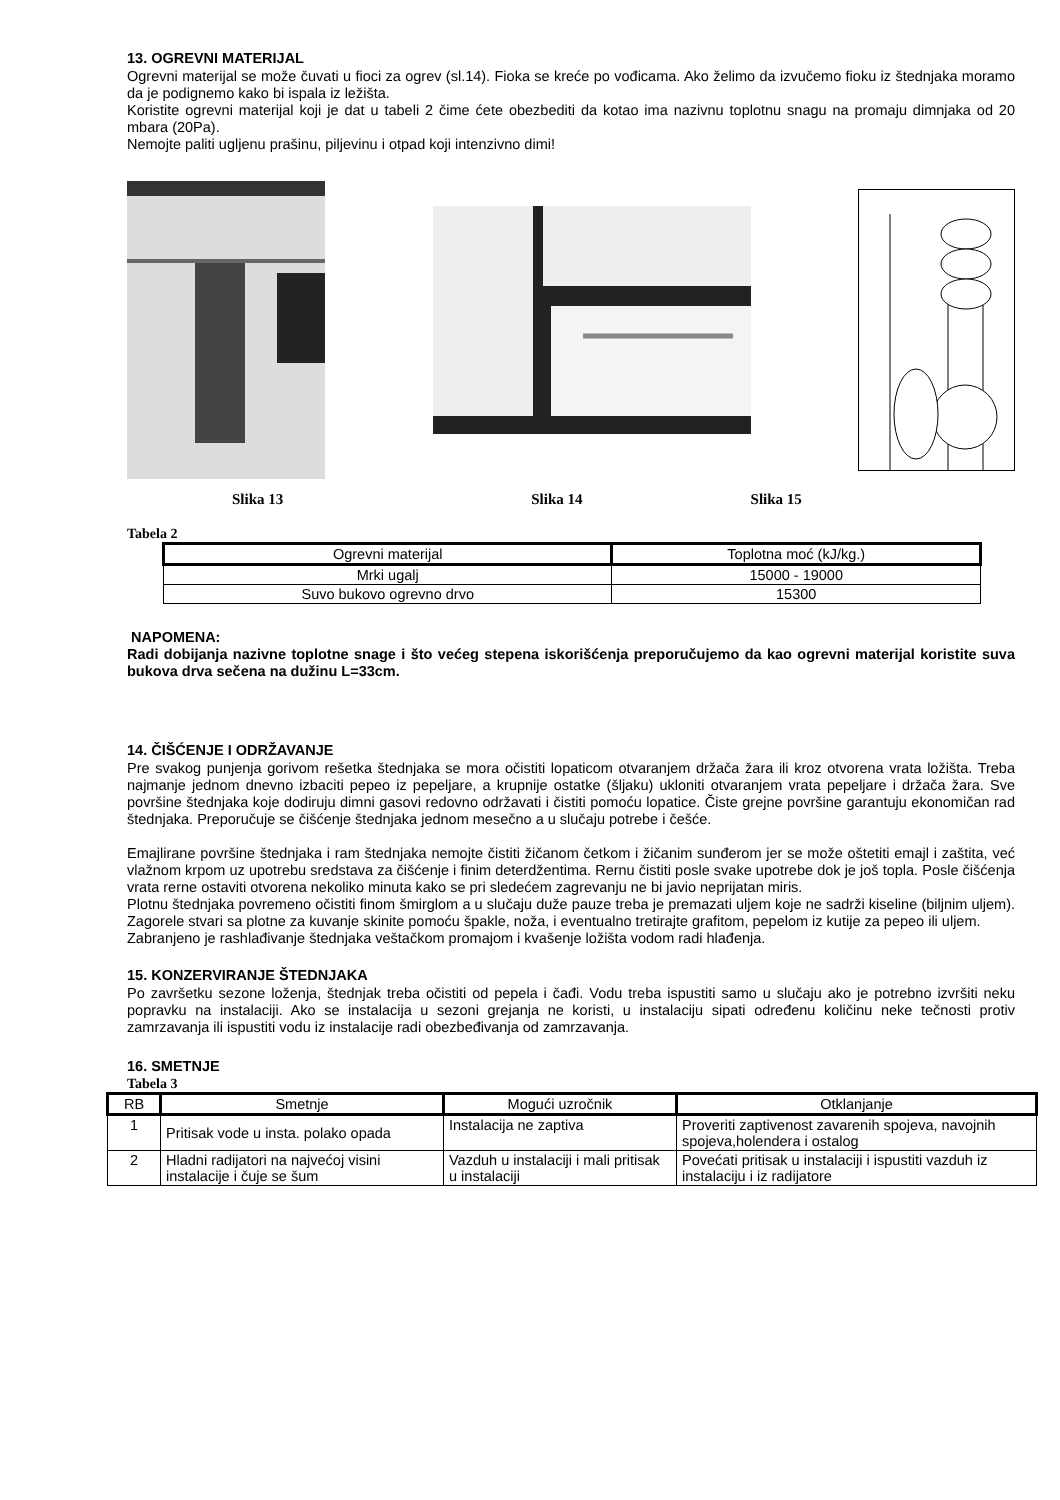13. OGREVNI MATERIJAL
Ogrevni materijal se može čuvati u fioci za ogrev (sl.14). Fioka se kreće po vođicama. Ako želimo da izvučemo fioku iz štednjaka moramo da je podignemo kako bi ispala iz ležišta.
Koristite ogrevni materijal koji je dat u tabeli 2 čime ćete obezbediti da kotao ima nazivnu toplotnu snagu na promaju dimnjaka od 20 mbara (20Pa).
Nemojte paliti ugljenu prašinu, piljevinu i otpad koji intenzivno dimi!
Slika 13 Slika 14 Slika 15
Tabela 2
| Ogrevni materijal | Toplotna moć (kJ/kg.) |
| --- | --- |
| Mrki ugalj | 15000 - 19000 |
| Suvo bukovo ogrevno drvo | 15300 |
NAPOMENA:
Radi dobijanja nazivne toplotne snage i što većeg stepena iskorišćenja preporučujemo da kao ogrevni materijal koristite suva bukova drva sečena na dužinu L=33cm.
14. ČIŠĆENJE I ODRŽAVANJE
Pre svakog punjenja gorivom rešetka štednjaka se mora očistiti lopaticom otvaranjem držača žara ili kroz otvorena vrata ložišta. Treba najmanje jednom dnevno izbaciti pepeo iz pepeljare, a krupnije ostatke (šljaku) ukloniti otvaranjem vrata pepeljare i držača žara. Sve površine štednjaka koje dodiruju dimni gasovi redovno održavati i čistiti pomoću lopatice. Čiste grejne površine garantuju ekonomičan rad štednjaka. Preporučuje se čišćenje štednjaka jednom mesečno a u slučaju potrebe i češće.
Emajlirane površine štednjaka i ram štednjaka nemojte čistiti žičanom četkom i žičanim sunđerom jer se može oštetiti emajl i zaštita, već vlažnom krpom uz upotrebu sredstava za čišćenje i finim deterdžentima. Rernu čistiti posle svake upotrebe dok je još topla. Posle čišćenja vrata rerne ostaviti otvorena nekoliko minuta kako se pri sledećem zagrevanju ne bi javio neprijatan miris.
Plotnu štednjaka povremeno očistiti finom šmirglom a u slučaju duže pauze treba je premazati uljem koje ne sadrži kiseline (biljnim uljem). Zagorele stvari sa plotne za kuvanje skinite pomoću špakle, noža, i eventualno tretirajte grafitom, pepelom iz kutije za pepeo ili uljem.
Zabranjeno je rashlađivanje štednjaka veštačkom promajom i kvašenje ložišta vodom radi hlađenja.
15. KONZERVIRANJE ŠTEDNJAKA
Po završetku sezone loženja, štednjak treba očistiti od pepela i čađi. Vodu treba ispustiti samo u slučaju ako je potrebno izvršiti neku popravku na instalaciji. Ako se instalacija u sezoni grejanja ne koristi, u instalaciju sipati određenu količinu neke tečnosti protiv zamrzavanja ili ispustiti vodu iz instalacije radi obezbeđivanja od zamrzavanja.
16. SMETNJE
Tabela 3
| RB | Smetnje | Mogući uzročnik | Otklanjanje |
| --- | --- | --- | --- |
| 1 | Pritisak vode u insta. polako opada | Instalacija ne zaptiva | Proveriti zaptivenost zavarenih spojeva, navojnih spojeva,holendera i ostalog |
| 2 | Hladni radijatori na najvećoj visini instalacije i čuje se šum | Vazduh u instalaciji i mali pritisak u instalaciji | Povećati pritisak u instalaciji i ispustiti vazduh iz instalaciju i iz radijatore |